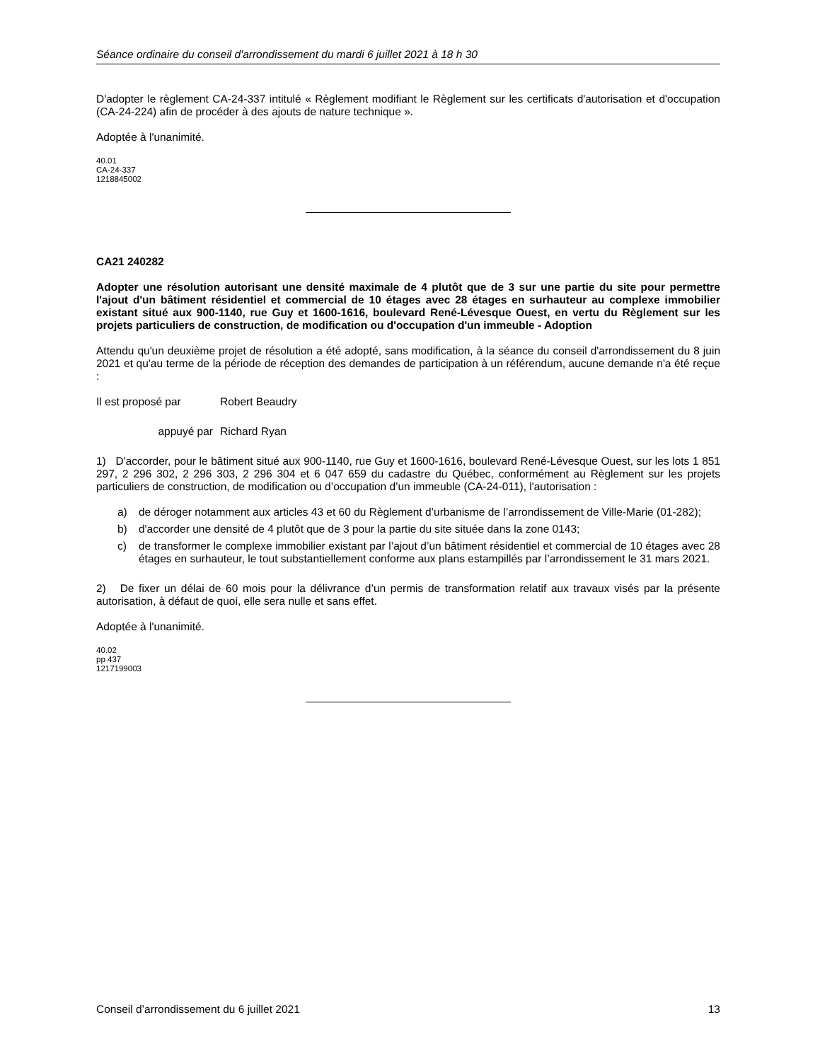Séance ordinaire du conseil d'arrondissement du mardi 6 juillet 2021 à 18 h 30
D'adopter le règlement CA-24-337 intitulé « Règlement modifiant le Règlement sur les certificats d'autorisation et d'occupation (CA-24-224) afin de procéder à des ajouts de nature technique ».
Adoptée à l'unanimité.
40.01
CA-24-337
1218845002
CA21 240282
Adopter une résolution autorisant une densité maximale de 4 plutôt que de 3 sur une partie du site pour permettre l'ajout d'un bâtiment résidentiel et commercial de 10 étages avec 28 étages en surhauteur au complexe immobilier existant situé aux 900-1140, rue Guy et 1600-1616, boulevard René-Lévesque Ouest, en vertu du Règlement sur les projets particuliers de construction, de modification ou d'occupation d'un immeuble - Adoption
Attendu qu'un deuxième projet de résolution a été adopté, sans modification, à la séance du conseil d'arrondissement du 8 juin 2021 et qu'au terme de la période de réception des demandes de participation à un référendum, aucune demande n'a été reçue :
Il est proposé par
Robert Beaudry
appuyé par Richard Ryan
1) D'accorder, pour le bâtiment situé aux 900-1140, rue Guy et 1600-1616, boulevard René-Lévesque Ouest, sur les lots 1 851 297, 2 296 302, 2 296 303, 2 296 304 et 6 047 659 du cadastre du Québec, conformément au Règlement sur les projets particuliers de construction, de modification ou d’occupation d’un immeuble (CA-24-011), l'autorisation :
a) de déroger notamment aux articles 43 et 60 du Règlement d’urbanisme de l’arrondissement de Ville-Marie (01-282);
b) d'accorder une densité de 4 plutôt que de 3 pour la partie du site située dans la zone 0143;
c) de transformer le complexe immobilier existant par l’ajout d’un bâtiment résidentiel et commercial de 10 étages avec 28 étages en surhauteur, le tout substantiellement conforme aux plans estampillés par l’arrondissement le 31 mars 2021.
2) De fixer un délai de 60 mois pour la délivrance d’un permis de transformation relatif aux travaux visés par la présente autorisation, à défaut de quoi, elle sera nulle et sans effet.
Adoptée à l'unanimité.
40.02
pp 437
1217199003
Conseil d’arrondissement du 6 juillet 2021 13